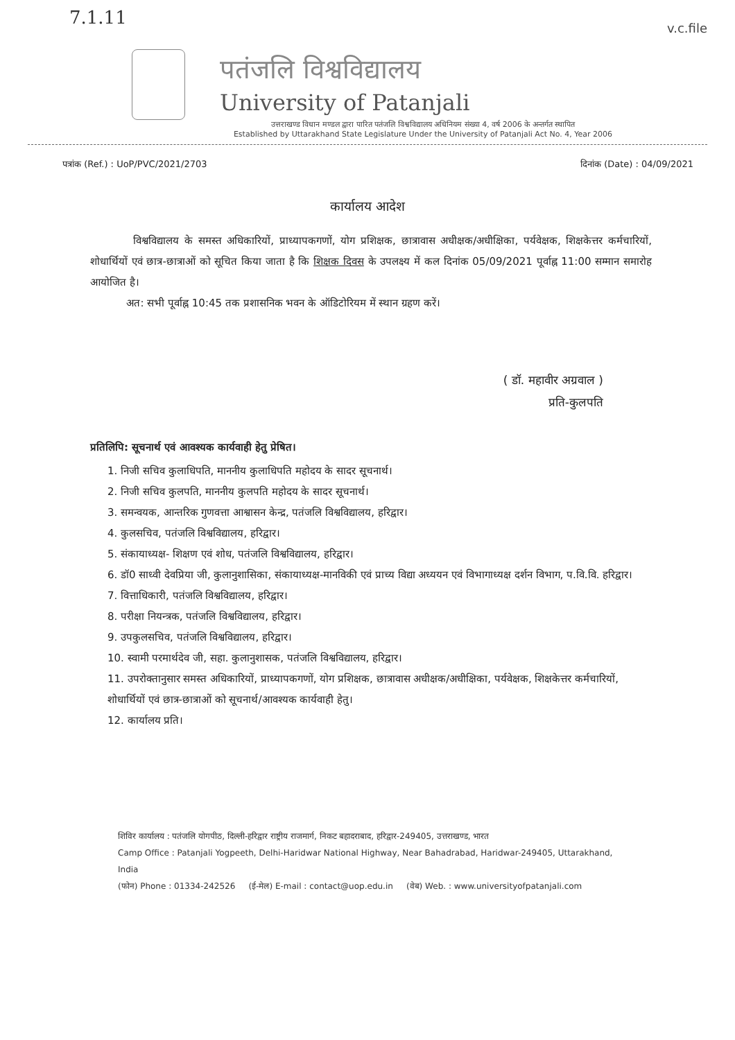7.1.11
v.c.file
पतंजलि विश्वविद्यालय
University of Patanjali
उत्तराखण्ड विधान मण्डल द्वारा पारित पतंजलि विश्वविद्यालय अधिनियम संख्या 4, वर्ष 2006 के अन्तर्गत स्थापित
Established by Uttarakhand State Legislature Under the University of Patanjali Act No. 4, Year 2006
पत्रांक (Ref.) : UoP/PVC/2021/2703 दिनांक (Date) : 04/09/2021
कार्यालय आदेश
विश्वविद्यालय के समस्त अधिकारियों, प्राध्यापकगणों, योग प्रशिक्षक, छात्रावास अधीक्षक/अधीक्षिका, पर्यवेक्षक, शिक्षकेत्तर कर्मचारियों, शोधार्थियों एवं छात्र-छात्राओं को सूचित किया जाता है कि शिक्षक दिवस के उपलक्ष्य में कल दिनांक 05/09/2021 पूर्वाह्न 11:00 सम्मान समारोह आयोजित है।
अत: सभी पूर्वाह्न 10:45 तक प्रशासनिक भवन के ऑडिटोरियम में स्थान ग्रहण करें।
( डॉ. महावीर अग्रवाल )
प्रति-कुलपति
प्रतिलिपि: सूचनार्थ एवं आवश्यक कार्यवाही हेतु प्रेषित।
1. निजी सचिव कुलाधिपति, माननीय कुलाधिपति महोदय के सादर सूचनार्थ।
2. निजी सचिव कुलपति, माननीय कुलपति महोदय के सादर सूचनार्थ।
3. समन्वयक, आन्तरिक गुणवत्ता आश्वासन केन्द्र, पतंजलि विश्वविद्यालय, हरिद्वार।
4. कुलसचिव, पतंजलि विश्वविद्यालय, हरिद्वार।
5. संकायाध्यक्ष- शिक्षण एवं शोध, पतंजलि विश्वविद्यालय, हरिद्वार।
6. डॉ0 साध्वी देवप्रिया जी, कुलानुशासिका, संकायाध्यक्ष-मानविकी एवं प्राच्य विद्या अध्ययन एवं विभागाध्यक्ष दर्शन विभाग, प.वि.वि. हरिद्वार।
7. वित्ताधिकारी, पतंजलि विश्वविद्यालय, हरिद्वार।
8. परीक्षा नियन्त्रक, पतंजलि विश्वविद्यालय, हरिद्वार।
9. उपकुलसचिव, पतंजलि विश्वविद्यालय, हरिद्वार।
10. स्वामी परमार्थदेव जी, सहा. कुलानुशासक, पतंजलि विश्वविद्यालय, हरिद्वार।
11. उपरोक्तानुसार समस्त अधिकारियों, प्राध्यापकगणों, योग प्रशिक्षक, छात्रावास अधीक्षक/अधीक्षिका, पर्यवेक्षक, शिक्षकेत्तर कर्मचारियों, शोधार्थियों एवं छात्र-छात्राओं को सूचनार्थ/आवश्यक कार्यवाही हेतु।
12. कार्यालय प्रति।
शिविर कार्यालय : पतंजलि योगपीठ, दिल्ली-हरिद्वार राष्ट्रीय राजमार्ग, निकट बहादराबाद, हरिद्वार-249405, उत्तराखण्ड, भारत
Camp Office : Patanjali Yogpeeth, Delhi-Haridwar National Highway, Near Bahadrabad, Haridwar-249405, Uttarakhand, India
(फोन) Phone : 01334-242526 (ई-मेल) E-mail : contact@uop.edu.in (वेब) Web. : www.universityofpatanjali.com